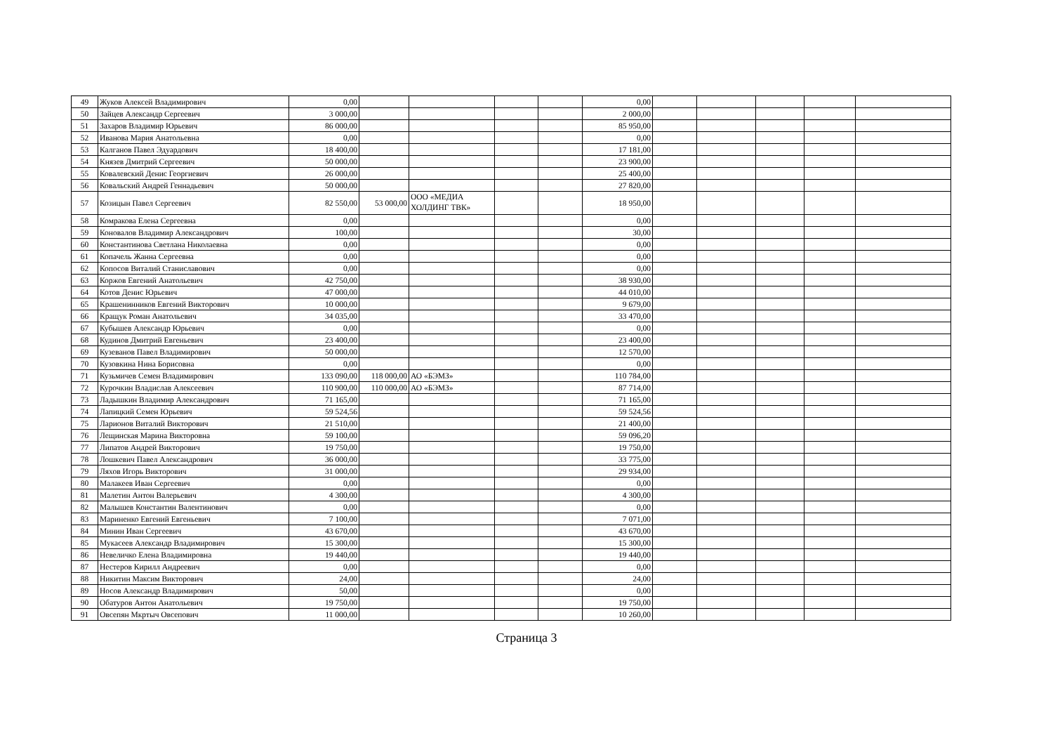| 49 | Жуков Алексей Владимирович | 0,00 | | | | | 0,00 | | | | | |
| 50 | Зайцев Александр Сергеевич | 3 000,00 | | | | | 2 000,00 | | | | | |
| 51 | Захаров Владимир Юрьевич | 86 000,00 | | | | | 85 950,00 | | | | | |
| 52 | Иванова Мария Анатольевна | 0,00 | | | | | 0,00 | | | | | |
| 53 | Калганов Павел Эдуардович | 18 400,00 | | | | | 17 181,00 | | | | | |
| 54 | Князев Дмитрий Сергеевич | 50 000,00 | | | | | 23 900,00 | | | | | |
| 55 | Ковалевский Денис Георгиевич | 26 000,00 | | | | | 25 400,00 | | | | | |
| 56 | Ковальский Андрей Геннадьевич | 50 000,00 | | | | | 27 820,00 | | | | | |
| 57 | Козицын Павел Сергеевич | 82 550,00 | 53 000,00 | ООО «МЕДИА ХОЛДИНГ ТВК» | | | 18 950,00 | | | | | |
| 58 | Комракова Елена Сергеевна | 0,00 | | | | | 0,00 | | | | | |
| 59 | Коновалов Владимир Александрович | 100,00 | | | | | 30,00 | | | | | |
| 60 | Константинова Светлана Николаевна | 0,00 | | | | | 0,00 | | | | | |
| 61 | Копачель Жанна Сергеевна | 0,00 | | | | | 0,00 | | | | | |
| 62 | Копосов Виталий Станиславович | 0,00 | | | | | 0,00 | | | | | |
| 63 | Коржов Евгений Анатольевич | 42 750,00 | | | | | 38 930,00 | | | | | |
| 64 | Котов Денис Юрьевич | 47 000,00 | | | | | 44 010,00 | | | | | |
| 65 | Крашенинников Евгений Викторович | 10 000,00 | | | | | 9 679,00 | | | | | |
| 66 | Кращук Роман Анатольевич | 34 035,00 | | | | | 33 470,00 | | | | | |
| 67 | Кубышев Александр Юрьевич | 0,00 | | | | | 0,00 | | | | | |
| 68 | Кудинов Дмитрий Евгеньевич | 23 400,00 | | | | | 23 400,00 | | | | | |
| 69 | Кузеванов Павел Владимирович | 50 000,00 | | | | | 12 570,00 | | | | | |
| 70 | Кузовкина Нина Борисовна | 0,00 | | | | | 0,00 | | | | | |
| 71 | Кузьмичев Семен Владимирович | 133 090,00 | 118 000,00 | АО «БЭМЗ» | | | 110 784,00 | | | | | |
| 72 | Курочкин Владислав Алексеевич | 110 900,00 | 110 000,00 | АО «БЭМЗ» | | | 87 714,00 | | | | | |
| 73 | Ладышкин Владимир Александрович | 71 165,00 | | | | | 71 165,00 | | | | | |
| 74 | Лапицкий Семен Юрьевич | 59 524,56 | | | | | 59 524,56 | | | | | |
| 75 | Ларионов Виталий Викторович | 21 510,00 | | | | | 21 400,00 | | | | | |
| 76 | Лещинская Марина Викторовна | 59 100,00 | | | | | 59 096,20 | | | | | |
| 77 | Липатов Андрей Викторович | 19 750,00 | | | | | 19 750,00 | | | | | |
| 78 | Лошкевич Павел Александрович | 36 000,00 | | | | | 33 775,00 | | | | | |
| 79 | Ляхов Игорь Викторович | 31 000,00 | | | | | 29 934,00 | | | | | |
| 80 | Малакеев Иван Сергеевич | 0,00 | | | | | 0,00 | | | | | |
| 81 | Малетин Антон Валерьевич | 4 300,00 | | | | | 4 300,00 | | | | | |
| 82 | Малышев Константин Валентинович | 0,00 | | | | | 0,00 | | | | | |
| 83 | Мариненко Евгений Евгеньевич | 7 100,00 | | | | | 7 071,00 | | | | | |
| 84 | Минин Иван Сергеевич | 43 670,00 | | | | | 43 670,00 | | | | | |
| 85 | Мукасеев Александр Владимирович | 15 300,00 | | | | | 15 300,00 | | | | | |
| 86 | Невеличко Елена Владимировна | 19 440,00 | | | | | 19 440,00 | | | | | |
| 87 | Нестеров Кирилл Андреевич | 0,00 | | | | | 0,00 | | | | | |
| 88 | Никитин Максим Викторович | 24,00 | | | | | 24,00 | | | | | |
| 89 | Носов Александр Владимирович | 50,00 | | | | | 0,00 | | | | | |
| 90 | Обатуров Антон Анатольевич | 19 750,00 | | | | | 19 750,00 | | | | | |
| 91 | Овсепян Мкртыч Овсепович | 11 000,00 | | | | | 10 260,00 | | | | | |
Страница 3